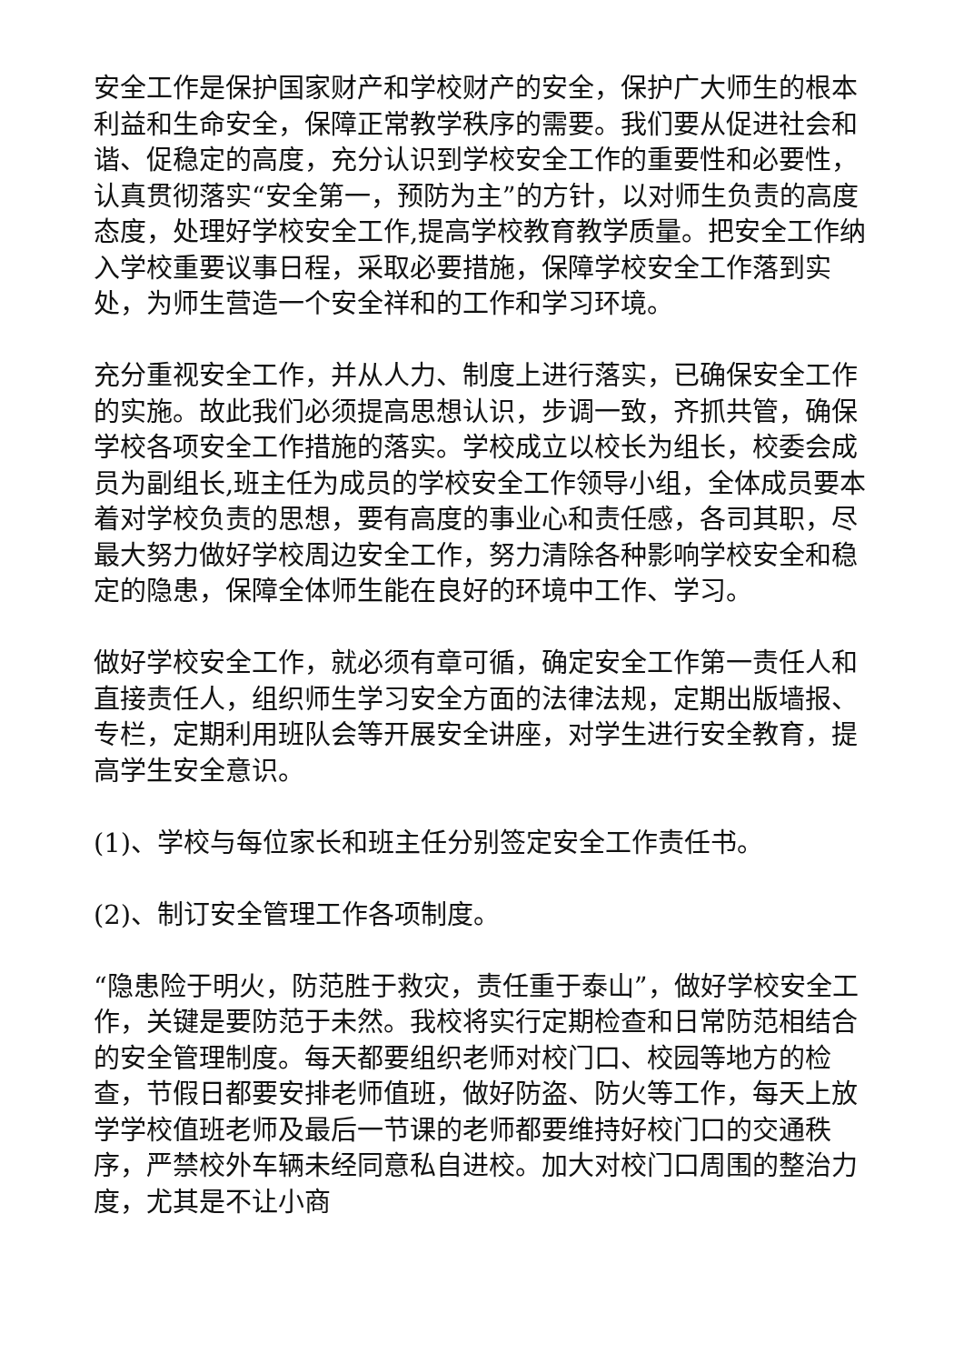安全工作是保护国家财产和学校财产的安全，保护广大师生的根本利益和生命安全，保障正常教学秩序的需要。我们要从促进社会和谐、促稳定的高度，充分认识到学校安全工作的重要性和必要性，认真贯彻落实“安全第一，预防为主”的方针，以对师生负责的高度态度，处理好学校安全工作,提高学校教育教学质量。把安全工作纳入学校重要议事日程，采取必要措施，保障学校安全工作落到实处，为师生营造一个安全祥和的工作和学习环境。
充分重视安全工作，并从人力、制度上进行落实，已确保安全工作的实施。故此我们必须提高思想认识，步调一致，齐抓共管，确保学校各项安全工作措施的落实。学校成立以校长为组长，校委会成员为副组长,班主任为成员的学校安全工作领导小组，全体成员要本着对学校负责的思想，要有高度的事业心和责任感，各司其职，尽最大努力做好学校周边安全工作，努力清除各种影响学校安全和稳定的隐患，保障全体师生能在良好的环境中工作、学习。
做好学校安全工作，就必须有章可循，确定安全工作第一责任人和直接责任人，组织师生学习安全方面的法律法规，定期出版墙报、专栏，定期利用班队会等开展安全讲座，对学生进行安全教育，提高学生安全意识。
(1)、学校与每位家长和班主任分别签定安全工作责任书。
(2)、制订安全管理工作各项制度。
“隐患险于明火，防范胜于救灾，责任重于泰山”，做好学校安全工作，关键是要防范于未然。我校将实行定期检查和日常防范相结合的安全管理制度。每天都要组织老师对校门口、校园等地方的检查，节假日都要安排老师值班，做好防盗、防火等工作，每天上放学学校值班老师及最后一节课的老师都要维持好校门口的交通秩序，严禁校外车辆未经同意私自进校。加大对校门口周围的整治力度，尤其是不让小商